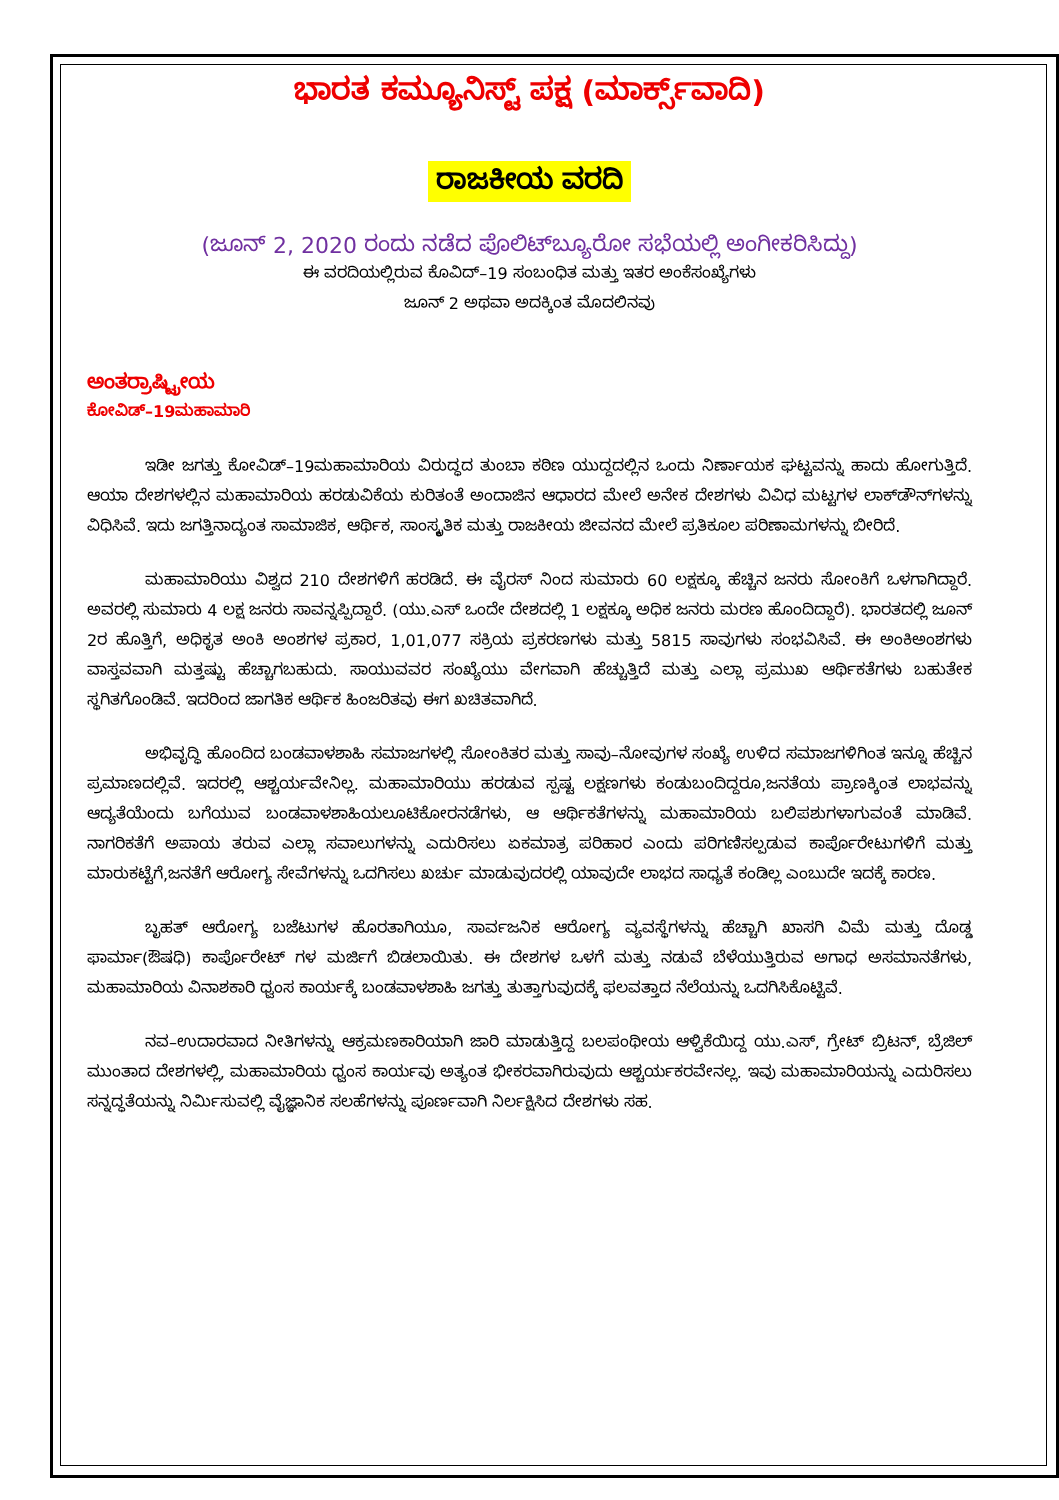ಭಾರತ ಕಮ್ಯೂನಿಸ್ಟ್ ಪಕ್ಷ (ಮಾರ್ಕ್ಸ್‌ವಾದಿ)
ರಾಜಕೀಯ ವರದಿ
(ಜೂನ್ 2, 2020 ರಂದು ನಡೆದ ಪೊಲಿಟ್‌ಬ್ಯೂರೋ ಸಭೆಯಲ್ಲಿ ಅಂಗೀಕರಿಸಿದ್ದು)
ಈ ವರದಿಯಲ್ಲಿರುವ ಕೊವಿದ್–19 ಸಂಬಂಧಿತ ಮತ್ತು ಇತರ ಅಂಕೆಸಂಖ್ಯೆಗಳು
ಜೂನ್ 2 ಅಥವಾ ಅದಕ್ಕಿಂತ ಮೊದಲಿನವು
ಅಂತರ್ರಾಷ್ಟ್ರೀಯ
ಕೋವಿಡ್–19ಮಹಾಮಾರಿ
ಇಡೀ ಜಗತ್ತು ಕೋವಿಡ್–19ಮಹಾಮಾರಿಯ ವಿರುದ್ಧದ ತುಂಬಾ ಕಠಿಣ ಯುದ್ದದಲ್ಲಿನ ಒಂದು ನಿರ್ಣಾಯಕ ಘಟ್ಟವನ್ನು ಹಾದು ಹೋಗುತ್ತಿದೆ. ಆಯಾ ದೇಶಗಳಲ್ಲಿನ ಮಹಾಮಾರಿಯ ಹರಡುವಿಕೆಯ ಕುರಿತಂತೆ ಅಂದಾಜಿನ ಆಧಾರದ ಮೇಲೆ ಅನೇಕ ದೇಶಗಳು ವಿವಿಧ ಮಟ್ಟಗಳ ಲಾಕ್‌ಡೌನ್‌ಗಳನ್ನು ವಿಧಿಸಿವೆ. ಇದು ಜಗತ್ತಿನಾದ್ಯಂತ ಸಾಮಾಜಿಕ, ಆರ್ಥಿಕ, ಸಾಂಸ್ಕೃತಿಕ ಮತ್ತು ರಾಜಕೀಯ ಜೀವನದ ಮೇಲೆ ಪ್ರತಿಕೂಲ ಪರಿಣಾಮಗಳನ್ನು ಬೀರಿದೆ.
ಮಹಾಮಾರಿಯು ವಿಶ್ವದ 210 ದೇಶಗಳಿಗೆ ಹರಡಿದೆ. ಈ ವೈರಸ್ ನಿಂದ ಸುಮಾರು 60 ಲಕ್ಷಕ್ಕೂ ಹೆಚ್ಚಿನ ಜನರು ಸೋಂಕಿಗೆ ಒಳಗಾಗಿದ್ದಾರೆ. ಅವರಲ್ಲಿ ಸುಮಾರು 4 ಲಕ್ಷ ಜನರು ಸಾವನ್ನಪ್ಪಿದ್ದಾರೆ. (ಯು.ಎಸ್ ಒಂದೇ ದೇಶದಲ್ಲಿ 1 ಲಕ್ಷಕ್ಕೂ ಅಧಿಕ ಜನರು ಮರಣ ಹೊಂದಿದ್ದಾರೆ). ಭಾರತದಲ್ಲಿ ಜೂನ್ 2ರ ಹೊತ್ತಿಗೆ, ಅಧಿಕೃತ ಅಂಕಿ ಅಂಶಗಳ ಪ್ರಕಾರ, 1,01,077 ಸಕ್ರಿಯ ಪ್ರಕರಣಗಳು ಮತ್ತು 5815 ಸಾವುಗಳು ಸಂಭವಿಸಿವೆ. ಈ ಅಂಕಿಅಂಶಗಳು ವಾಸ್ತವವಾಗಿ ಮತ್ತಷ್ಟು ಹೆಚ್ಚಾಗಬಹುದು. ಸಾಯುವವರ ಸಂಖ್ಯೆಯು ವೇಗವಾಗಿ ಹೆಚ್ಚುತ್ತಿದೆ ಮತ್ತು ಎಲ್ಲಾ ಪ್ರಮುಖ ಆರ್ಥಿಕತೆಗಳು ಬಹುತೇಕ ಸ್ಥಗಿತಗೊಂಡಿವೆ. ಇದರಿಂದ ಜಾಗತಿಕ ಆರ್ಥಿಕ ಹಿಂಜರಿತವು ಈಗ ಖಚಿತವಾಗಿದೆ.
ಅಭಿವೃದ್ಧಿ ಹೊಂದಿದ ಬಂಡವಾಳಶಾಹಿ ಸಮಾಜಗಳಲ್ಲಿ ಸೋಂಕಿತರ ಮತ್ತು ಸಾವು–ನೋವುಗಳ ಸಂಖ್ಯೆ ಉಳಿದ ಸಮಾಜಗಳಿಗಿಂತ ಇನ್ನೂ ಹೆಚ್ಚಿನ ಪ್ರಮಾಣದಲ್ಲಿವೆ. ಇದರಲ್ಲಿ ಆಶ್ಚರ್ಯವೇನಿಲ್ಲ. ಮಹಾಮಾರಿಯು ಹರಡುವ ಸ್ಪಷ್ಟ ಲಕ್ಷಣಗಳು ಕಂಡುಬಂದಿದ್ದರೂ,ಜನತೆಯ ಪ್ರಾಣಕ್ಕಿಂತ ಲಾಭವನ್ನು ಆದ್ಯತೆಯೆಂದು ಬಗೆಯುವ ಬಂಡವಾಳಶಾಹಿಯಲೂಟಿಕೋರನಡೆಗಳು, ಆ ಆರ್ಥಿಕತೆಗಳನ್ನು ಮಹಾಮಾರಿಯ ಬಲಿಪಶುಗಳಾಗುವಂತೆ ಮಾಡಿವೆ. ನಾಗರಿಕತೆಗೆ ಅಪಾಯ ತರುವ ಎಲ್ಲಾ ಸವಾಲುಗಳನ್ನು ಎದುರಿಸಲು ಏಕಮಾತ್ರ ಪರಿಹಾರ ಎಂದು ಪರಿಗಣಿಸಲ್ಪಡುವ ಕಾರ್ಪೊರೇಟುಗಳಿಗೆ ಮತ್ತು ಮಾರುಕಟ್ಟೆಗೆ,ಜನತೆಗೆ ಆರೋಗ್ಯ ಸೇವೆಗಳನ್ನು ಒದಗಿಸಲು ಖರ್ಚು ಮಾಡುವುದರಲ್ಲಿ ಯಾವುದೇ ಲಾಭದ ಸಾಧ್ಯತೆ ಕಂಡಿಲ್ಲ ಎಂಬುದೇ ಇದಕ್ಕೆ ಕಾರಣ.
ಬೃಹತ್ ಆರೋಗ್ಯ ಬಜೆಟುಗಳ ಹೊರತಾಗಿಯೂ, ಸಾರ್ವಜನಿಕ ಆರೋಗ್ಯ ವ್ಯವಸ್ಥೆಗಳನ್ನು ಹೆಚ್ಚಾಗಿ ಖಾಸಗಿ ವಿಮೆ ಮತ್ತು ದೊಡ್ಡ ಫಾರ್ಮಾ(ಔಷಧಿ) ಕಾರ್ಪೊರೇಟ್ ಗಳ ಮರ್ಜಿಗೆ ಬಿಡಲಾಯಿತು. ಈ ದೇಶಗಳ ಒಳಗೆ ಮತ್ತು ನಡುವೆ ಬೆಳೆಯುತ್ತಿರುವ ಅಗಾಧ ಅಸಮಾನತೆಗಳು, ಮಹಾಮಾರಿಯ ವಿನಾಶಕಾರಿ ಧ್ವಂಸ ಕಾರ್ಯಕ್ಕೆ ಬಂಡವಾಳಶಾಹಿ ಜಗತ್ತು ತುತ್ತಾಗುವುದಕ್ಕೆ ಫಲವತ್ತಾದ ನೆಲೆಯನ್ನು ಒದಗಿಸಿಕೊಟ್ಟಿವೆ.
ನವ–ಉದಾರವಾದ ನೀತಿಗಳನ್ನು ಆಕ್ರಮಣಕಾರಿಯಾಗಿ ಜಾರಿ ಮಾಡುತ್ತಿದ್ದ ಬಲಪಂಥೀಯ ಆಳ್ವಿಕೆಯಿದ್ದ ಯು.ಎಸ್, ಗ್ರೇಟ್ ಬ್ರಿಟನ್, ಬ್ರೆಜಿಲ್ ಮುಂತಾದ ದೇಶಗಳಲ್ಲಿ, ಮಹಾಮಾರಿಯ ಧ್ವಂಸ ಕಾರ್ಯವು ಅತ್ಯಂತ ಭೀಕರವಾಗಿರುವುದು ಆಶ್ಚರ್ಯಕರವೇನಲ್ಲ. ಇವು ಮಹಾಮಾರಿಯನ್ನು ಎದುರಿಸಲು ಸನ್ನದ್ಧತೆಯನ್ನು ನಿರ್ಮಿಸುವಲ್ಲಿ ವೈಜ್ಞಾನಿಕ ಸಲಹೆಗಳನ್ನು ಪೂರ್ಣವಾಗಿ ನಿರ್ಲಕ್ಷಿಸಿದ ದೇಶಗಳು ಸಹ.